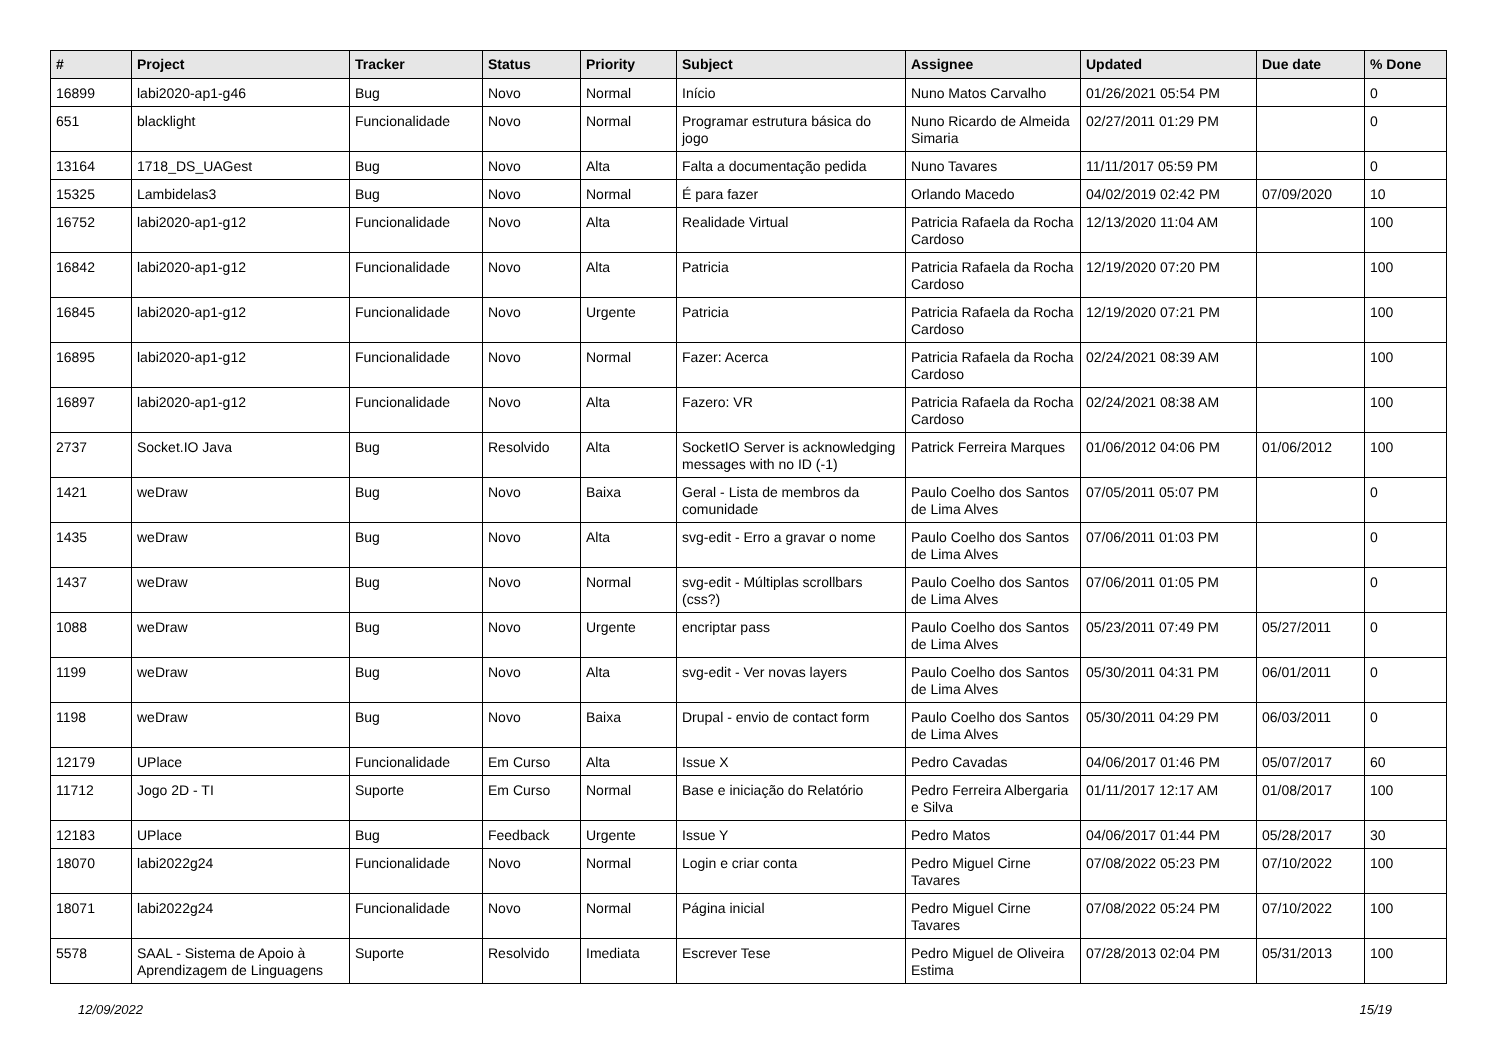| # | Project | Tracker | Status | Priority | Subject | Assignee | Updated | Due date | % Done |
| --- | --- | --- | --- | --- | --- | --- | --- | --- | --- |
| 16899 | labi2020-ap1-g46 | Bug | Novo | Normal | Início | Nuno Matos Carvalho | 01/26/2021 05:54 PM | | 0 |
| 651 | blacklight | Funcionalidade | Novo | Normal | Programar estrutura básica do jogo | Nuno Ricardo de Almeida Simaria | 02/27/2011 01:29 PM | | 0 |
| 13164 | 1718_DS_UAGest | Bug | Novo | Alta | Falta a documentação pedida | Nuno Tavares | 11/11/2017 05:59 PM | | 0 |
| 15325 | Lambidelas3 | Bug | Novo | Normal | É para fazer | Orlando Macedo | 04/02/2019 02:42 PM | 07/09/2020 | 10 |
| 16752 | labi2020-ap1-g12 | Funcionalidade | Novo | Alta | Realidade Virtual | Patricia Rafaela da Rocha Cardoso | 12/13/2020 11:04 AM | | 100 |
| 16842 | labi2020-ap1-g12 | Funcionalidade | Novo | Alta | Patricia | Patricia Rafaela da Rocha Cardoso | 12/19/2020 07:20 PM | | 100 |
| 16845 | labi2020-ap1-g12 | Funcionalidade | Novo | Urgente | Patricia | Patricia Rafaela da Rocha Cardoso | 12/19/2020 07:21 PM | | 100 |
| 16895 | labi2020-ap1-g12 | Funcionalidade | Novo | Normal | Fazer: Acerca | Patricia Rafaela da Rocha Cardoso | 02/24/2021 08:39 AM | | 100 |
| 16897 | labi2020-ap1-g12 | Funcionalidade | Novo | Alta | Fazero: VR | Patricia Rafaela da Rocha Cardoso | 02/24/2021 08:38 AM | | 100 |
| 2737 | Socket.IO Java | Bug | Resolvido | Alta | SocketIO Server is acknowledging messages with no ID (-1) | Patrick Ferreira Marques | 01/06/2012 04:06 PM | 01/06/2012 | 100 |
| 1421 | weDraw | Bug | Novo | Baixa | Geral - Lista de membros da comunidade | Paulo Coelho dos Santos de Lima Alves | 07/05/2011 05:07 PM | | 0 |
| 1435 | weDraw | Bug | Novo | Alta | svg-edit - Erro a gravar o nome | Paulo Coelho dos Santos de Lima Alves | 07/06/2011 01:03 PM | | 0 |
| 1437 | weDraw | Bug | Novo | Normal | svg-edit - Múltiplas scrollbars (css?) | Paulo Coelho dos Santos de Lima Alves | 07/06/2011 01:05 PM | | 0 |
| 1088 | weDraw | Bug | Novo | Urgente | encriptar pass | Paulo Coelho dos Santos de Lima Alves | 05/23/2011 07:49 PM | 05/27/2011 | 0 |
| 1199 | weDraw | Bug | Novo | Alta | svg-edit - Ver novas layers | Paulo Coelho dos Santos de Lima Alves | 05/30/2011 04:31 PM | 06/01/2011 | 0 |
| 1198 | weDraw | Bug | Novo | Baixa | Drupal - envio de contact form | Paulo Coelho dos Santos de Lima Alves | 05/30/2011 04:29 PM | 06/03/2011 | 0 |
| 12179 | UPlace | Funcionalidade | Em Curso | Alta | Issue X | Pedro Cavadas | 04/06/2017 01:46 PM | 05/07/2017 | 60 |
| 11712 | Jogo 2D - TI | Suporte | Em Curso | Normal | Base e iniciação do Relatório | Pedro Ferreira Albergaria e Silva | 01/11/2017 12:17 AM | 01/08/2017 | 100 |
| 12183 | UPlace | Bug | Feedback | Urgente | Issue Y | Pedro Matos | 04/06/2017 01:44 PM | 05/28/2017 | 30 |
| 18070 | labi2022g24 | Funcionalidade | Novo | Normal | Login e criar conta | Pedro Miguel Cirne Tavares | 07/08/2022 05:23 PM | 07/10/2022 | 100 |
| 18071 | labi2022g24 | Funcionalidade | Novo | Normal | Página inicial | Pedro Miguel Cirne Tavares | 07/08/2022 05:24 PM | 07/10/2022 | 100 |
| 5578 | SAAL - Sistema de Apoio à Aprendizagem de Linguagens | Suporte | Resolvido | Imediata | Escrever Tese | Pedro Miguel de Oliveira Estima | 07/28/2013 02:04 PM | 05/31/2013 | 100 |
12/09/2022 15/19